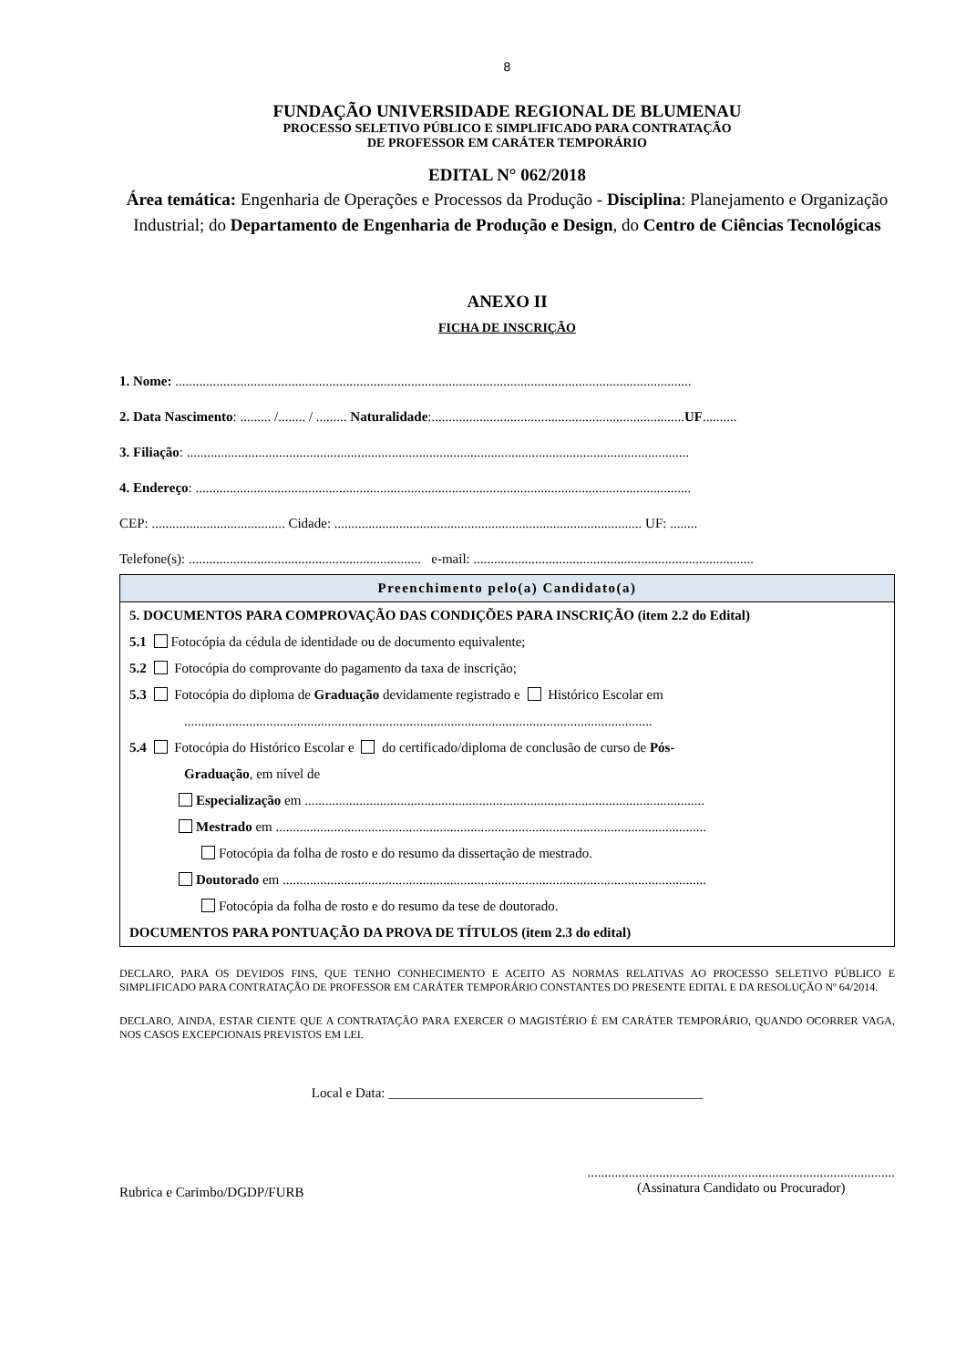8
FUNDAÇÃO UNIVERSIDADE REGIONAL DE BLUMENAU
PROCESSO SELETIVO PÚBLICO E SIMPLIFICADO PARA CONTRATAÇÃO
DE PROFESSOR EM CARÁTER TEMPORÁRIO
EDITAL N° 062/2018
Área temática: Engenharia de Operações e Processos da Produção - Disciplina: Planejamento e Organização Industrial; do Departamento de Engenharia de Produção e Design, do Centro de Ciências Tecnológicas
ANEXO II
FICHA DE INSCRIÇÃO
1. Nome: .......................................................................................................................................................
2. Data Nascimento: ......... /........ / ......... Naturalidade:..........................................................................UF..........
3. Filiação: ...................................................................................................................................................
4. Endereço: .................................................................................................................................................
CEP: ....................................... Cidade: .......................................................................................... UF: ........
Telefone(s): .................................................................... e-mail: ..................................................................................
Preenchimento pelo(a) Candidato(a)
5. DOCUMENTOS PARA COMPROVAÇÃO DAS CONDIÇÕES PARA INSCRIÇÃO (item 2.2 do Edital)
5.1 Fotocópia da cédula de identidade ou de documento equivalente;
5.2 Fotocópia do comprovante do pagamento da taxa de inscrição;
5.3 Fotocópia do diploma de Graduação devidamente registrado e Histórico Escolar em
.........................................................................................................................................
5.4 Fotocópia do Histórico Escolar e do certificado/diploma de conclusão de curso de Pós-
Graduação, em nível de
Especialização em .....................................................................................................................
Mestrado em ..............................................................................................................................
Fotocópia da folha de rosto e do resumo da dissertação de mestrado.
Doutorado em ............................................................................................................................
Fotocópia da folha de rosto e do resumo da tese de doutorado.
DOCUMENTOS PARA PONTUAÇÃO DA PROVA DE TÍTULOS (item 2.3 do edital)
DECLARO, PARA OS DEVIDOS FINS, QUE TENHO CONHECIMENTO E ACEITO AS NORMAS RELATIVAS AO PROCESSO SELETIVO PÚBLICO E SIMPLIFICADO PARA CONTRATAÇÃO DE PROFESSOR EM CARÁTER TEMPORÁRIO CONSTANTES DO PRESENTE EDITAL E DA RESOLUÇÃO Nº 64/2014.
DECLARO, AINDA, ESTAR CIENTE QUE A CONTRATAÇÃO PARA EXERCER O MAGISTÉRIO É EM CARÁTER TEMPORÁRIO, QUANDO OCORRER VAGA, NOS CASOS EXCEPCIONAIS PREVISTOS EM LEI.
Local e Data: ______________________________________________
Rubrica e Carimbo/DGDP/FURB
..........................................................................................
(Assinatura Candidato ou Procurador)